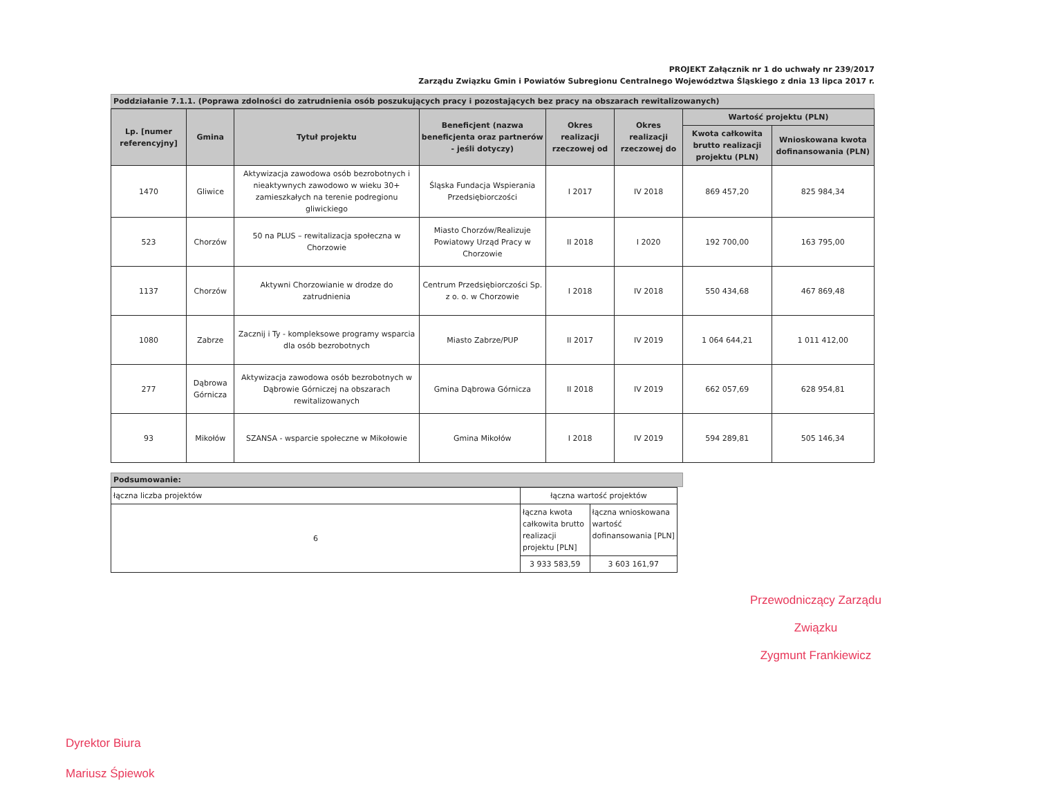PROJEKT Załącznik nr 1 do uchwały nr 239/2017
Zarządu Związku Gmin i Powiatów Subregionu Centralnego Województwa Śląskiego z dnia 13 lipca 2017 r.
Poddziałanie 7.1.1. (Poprawa zdolności do zatrudnienia osób poszukujących pracy i pozostających bez pracy na obszarach rewitalizowanych)
| Lp. [numer referencyjny] | Gmina | Tytuł projektu | Beneficjent (nazwa beneficjenta oraz partnerów - jeśli dotyczy) | Okres realizacji rzeczowej od | Okres realizacji rzeczowej do | Wartość projektu (PLN) | |
| --- | --- | --- | --- | --- | --- | --- | --- |
| | | | | | | Kwota całkowita brutto realizacji projektu (PLN) | Wnioskowana kwota dofinansowania (PLN) |
| 1470 | Gliwice | Aktywizacja zawodowa osób bezrobotnych i nieaktywnych zawodowo w wieku 30+ zamieszkałych na terenie podregionu gliwickiego | Śląska Fundacja Wspierania Przedsiębiorczości | I 2017 | IV 2018 | 869 457,20 | 825 984,34 |
| 523 | Chorzów | 50 na PLUS – rewitalizacja społeczna w Chorzowie | Miasto Chorzów/Realizuje Powiatowy Urząd Pracy w Chorzowie | II 2018 | I 2020 | 192 700,00 | 163 795,00 |
| 1137 | Chorzów | Aktywni Chorzowianie w drodze do zatrudnienia | Centrum Przedsiębiorczości Sp. z o. o. w Chorzowie | I 2018 | IV 2018 | 550 434,68 | 467 869,48 |
| 1080 | Zabrze | Zacznij i Ty - kompleksowe programy wsparcia dla osób bezrobotnych | Miasto Zabrze/PUP | II 2017 | IV 2019 | 1 064 644,21 | 1 011 412,00 |
| 277 | Dąbrowa Górnicza | Aktywizacja zawodowa osób bezrobotnych w Dąbrowie Górniczej na obszarach rewitalizowanych | Gmina Dąbrowa Górnicza | II 2018 | IV 2019 | 662 057,69 | 628 954,81 |
| 93 | Mikołów | SZANSA - wsparcie społeczne w Mikołowie | Gmina Mikołów | I 2018 | IV 2019 | 594 289,81 | 505 146,34 |
Podsumowanie:
| łączna liczba projektów | łączna wartość projektów | |
| 6 | łączna kwota całkowita brutto realizacji projektu [PLN] | łączna wnioskowana wartość dofinansowania [PLN] |
| | 3 933 583,59 | 3 603 161,97 |
Przewodniczący Zarządu Związku
Zygmunt Frankiewicz
Dyrektor Biura
Mariusz Śpiewok